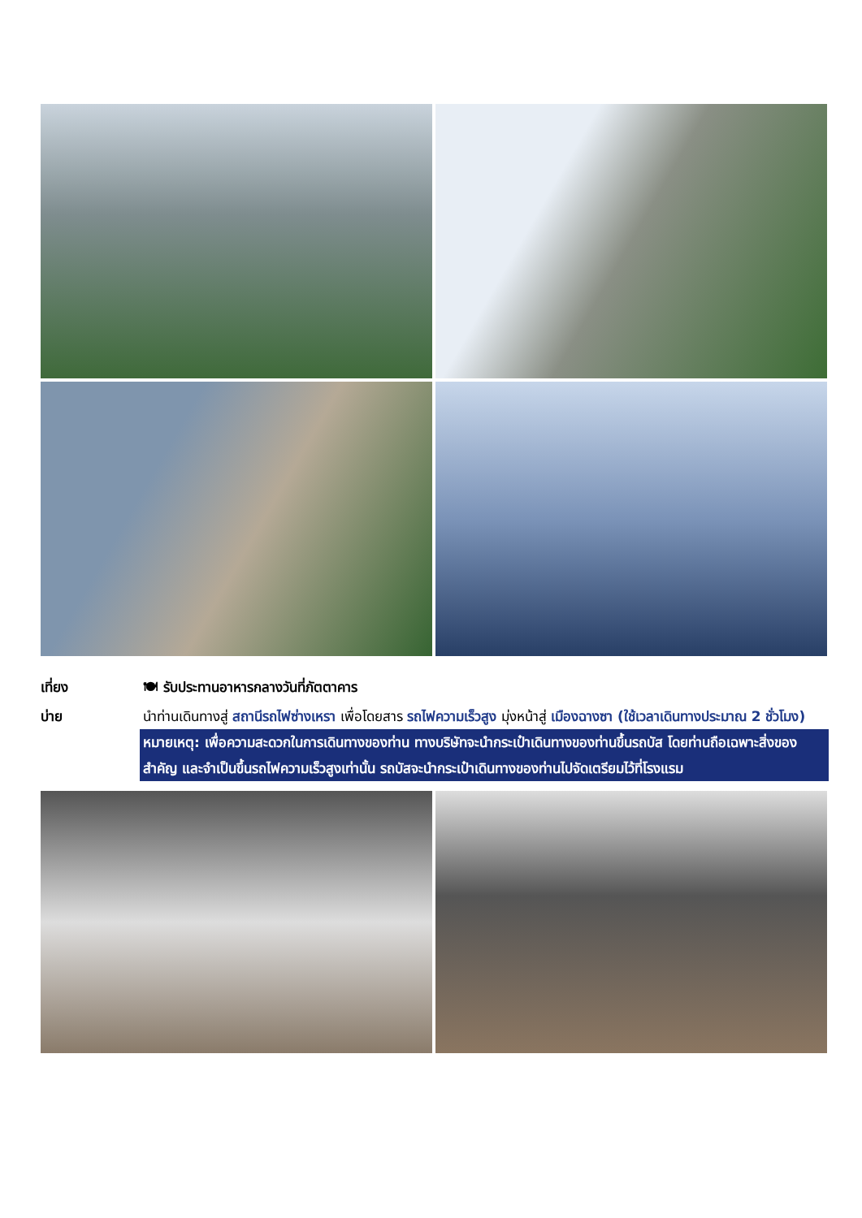เที่ยง 🍽 รับประทานอาหารกลางวันที่ภัตตาคาร
บ่าย นำท่านเดินทางสู่ สถานีรถไฟซ่างเหรา เพื่อโดยสาร รถไฟความเร็วสูง มุ่งหน้าสู่ เมืองฉางซา (ใช้เวลาเดินทางประมาณ 2 ชั่วโมง)
หมายเหตุ: เพื่อความสะดวกในการเดินทางของท่าน ทางบริษัทจะนำกระเป๋าเดินทางของท่านขึ้นรถบัส โดยท่านถือเฉพาะสิ่งของสำคัญ และจำเป็นขึ้นรถไฟความเร็วสูงเท่านั้น รถบัสจะนำกระเป๋าเดินทางของท่านไปจัดเตรียมไว้ที่โรงแรม